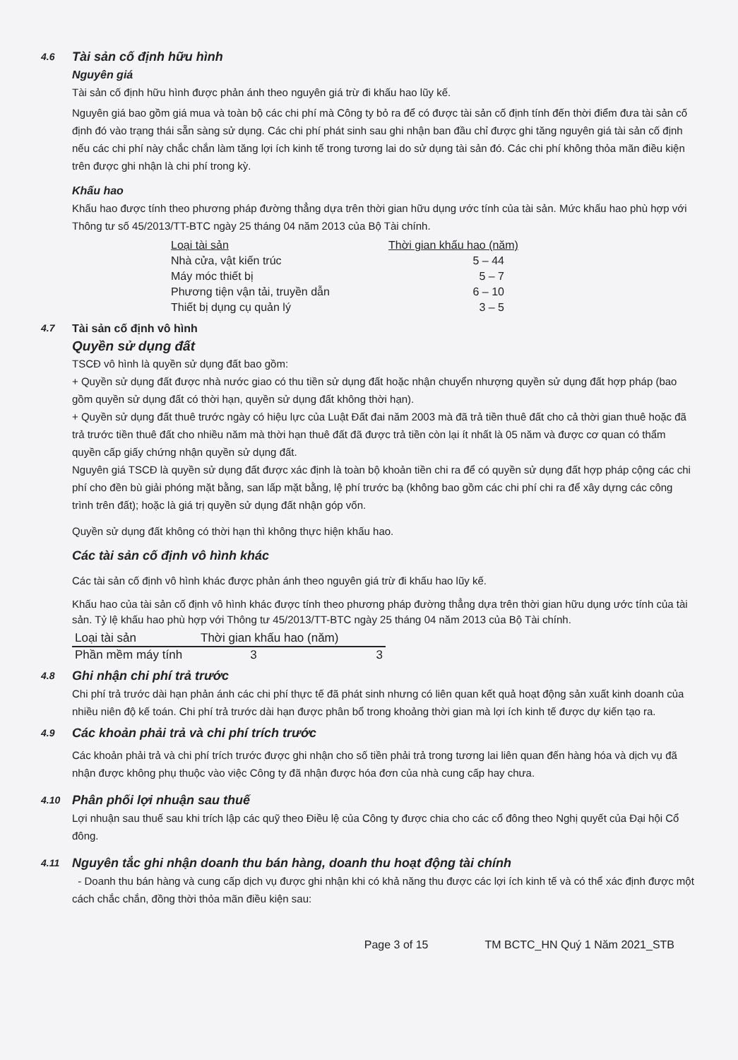4.6 Tài sản cố định hữu hình
Nguyên giá
Tài sản cố định hữu hình được phản ánh theo nguyên giá trừ đi khấu hao lũy kế.
Nguyên giá bao gồm giá mua và toàn bộ các chi phí mà Công ty bỏ ra để có được tài sản cố định tính đến thời điểm đưa tài sản cố định đó vào trạng thái sẵn sàng sử dụng. Các chi phí phát sinh sau ghi nhận ban đầu chỉ được ghi tăng nguyên giá tài sản cố định nếu các chi phí này chắc chắn làm tăng lợi ích kinh tế trong tương lai do sử dụng tài sản đó. Các chi phí không thỏa mãn điều kiện trên được ghi nhận là chi phí trong kỳ.
Khấu hao
Khấu hao được tính theo phương pháp đường thẳng dựa trên thời gian hữu dụng ước tính của tài sản. Mức khấu hao phù hợp với Thông tư số 45/2013/TT-BTC ngày 25 tháng 04 năm 2013 của Bộ Tài chính.
| Loại tài sản | Thời gian khấu hao (năm) |
| --- | --- |
| Nhà cửa, vật kiến trúc | 5 – 44 |
| Máy móc thiết bị | 5 – 7 |
| Phương tiện vận tải, truyền dẫn | 6 – 10 |
| Thiết bị dụng cụ quản lý | 3 – 5 |
4.7 Tài sản cố định vô hình
Quyền sử dụng đất
TSCĐ vô hình là quyền sử dụng đất bao gồm:
+ Quyền sử dụng đất được nhà nước giao có thu tiền sử dụng đất hoặc nhận chuyển nhượng quyền sử dụng đất hợp pháp (bao gồm quyền sử dụng đất có thời hạn, quyền sử dụng đất không thời hạn).
+ Quyền sử dụng đất thuê trước ngày có hiệu lực của Luật Đất đai năm 2003 mà đã trả tiền thuê đất cho cả thời gian thuê hoặc đã trả trước tiền thuê đất cho nhiều năm mà thời hạn thuê đất đã được trả tiền còn lại ít nhất là 05 năm và được cơ quan có thẩm quyền cấp giấy chứng nhận quyền sử dụng đất.
Nguyên giá TSCĐ là quyền sử dụng đất được xác định là toàn bộ khoản tiền chi ra để có quyền sử dụng đất hợp pháp cộng các chi phí cho đền bù giải phóng mặt bằng, san lấp mặt bằng, lệ phí trước bạ (không bao gồm các chi phí chi ra để xây dựng các công trình trên đất); hoặc là giá trị quyền sử dụng đất nhận góp vốn.
Quyền sử dụng đất không có thời hạn thì không thực hiện khấu hao.
Các tài sản cố định vô hình khác
Các tài sản cố định vô hình khác được phản ánh theo nguyên giá trừ đi khấu hao lũy kế.
Khấu hao của tài sản cố định vô hình khác được tính theo phương pháp đường thẳng dựa trên thời gian hữu dụng ước tính của tài sản. Tỷ lệ khấu hao phù hợp với Thông tư 45/2013/TT-BTC ngày 25 tháng 04 năm 2013 của Bộ Tài chính.
| Loại tài sản | Thời gian khấu hao (năm) | |
| --- | --- | --- |
| Phần mềm máy tính | 3 | 3 |
4.8 Ghi nhận chi phí trả trước
Chi phí trả trước dài hạn phản ánh các chi phí thực tế đã phát sinh nhưng có liên quan kết quả hoạt động sản xuất kinh doanh của nhiều niên độ kế toán. Chi phí trả trước dài hạn được phân bổ trong khoảng thời gian mà lợi ích kinh tế được dự kiến tạo ra.
4.9 Các khoản phải trả và chi phí trích trước
Các khoản phải trả và chi phí trích trước được ghi nhận cho số tiền phải trả trong tương lai liên quan đến hàng hóa và dịch vụ đã nhận được không phụ thuộc vào việc Công ty đã nhận được hóa đơn của nhà cung cấp hay chưa.
4.10 Phân phối lợi nhuận sau thuế
Lợi nhuận sau thuế sau khi trích lập các quỹ theo Điều lệ của Công ty được chia cho các cổ đông theo Nghị quyết của Đại hội Cổ đông.
4.11 Nguyên tắc ghi nhận doanh thu bán hàng, doanh thu hoạt động tài chính
- Doanh thu bán hàng và cung cấp dịch vụ được ghi nhận khi có khả năng thu được các lợi ích kinh tế và có thể xác định được một cách chắc chắn, đồng thời thỏa mãn điều kiện sau:
Page 3 of 15 TM BCTC_HN Quý 1 Năm 2021_STB